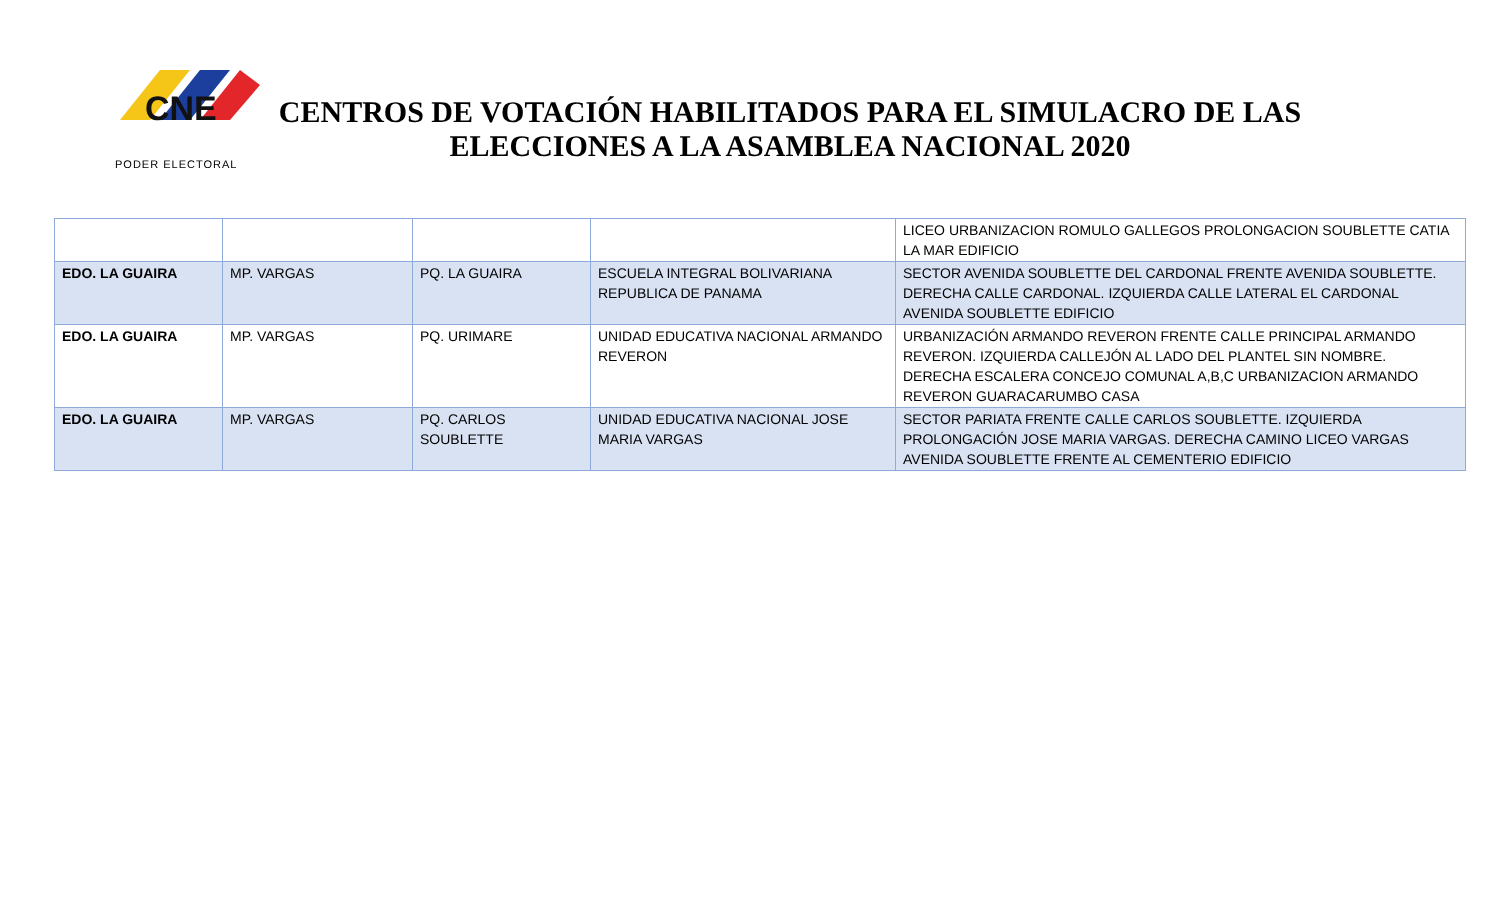CNE
PODER ELECTORAL
CENTROS DE VOTACIÓN HABILITADOS PARA EL SIMULACRO DE LAS ELECCIONES A LA ASAMBLEA NACIONAL 2020
| | | | | LICEO URBANIZACION ROMULO GALLEGOS PROLONGACION SOUBLETTE CATIA LA MAR EDIFICIO |
| EDO. LA GUAIRA | MP. VARGAS | PQ. LA GUAIRA | ESCUELA INTEGRAL BOLIVARIANA REPUBLICA DE PANAMA | SECTOR AVENIDA SOUBLETTE DEL CARDONAL FRENTE AVENIDA SOUBLETTE. DERECHA CALLE CARDONAL. IZQUIERDA CALLE LATERAL EL CARDONAL AVENIDA SOUBLETTE EDIFICIO |
| EDO. LA GUAIRA | MP. VARGAS | PQ. URIMARE | UNIDAD EDUCATIVA NACIONAL ARMANDO REVERON | URBANIZACIÓN ARMANDO REVERON FRENTE CALLE PRINCIPAL ARMANDO REVERON. IZQUIERDA CALLEJÓN AL LADO DEL PLANTEL SIN NOMBRE. DERECHA ESCALERA CONCEJO COMUNAL A,B,C URBANIZACION ARMANDO REVERON GUARACARUMBO CASA |
| EDO. LA GUAIRA | MP. VARGAS | PQ. CARLOS SOUBLETTE | UNIDAD EDUCATIVA NACIONAL JOSE MARIA VARGAS | SECTOR PARIATA FRENTE CALLE CARLOS SOUBLETTE. IZQUIERDA PROLONGACIÓN JOSE MARIA VARGAS. DERECHA CAMINO LICEO VARGAS AVENIDA SOUBLETTE FRENTE AL CEMENTERIO EDIFICIO |